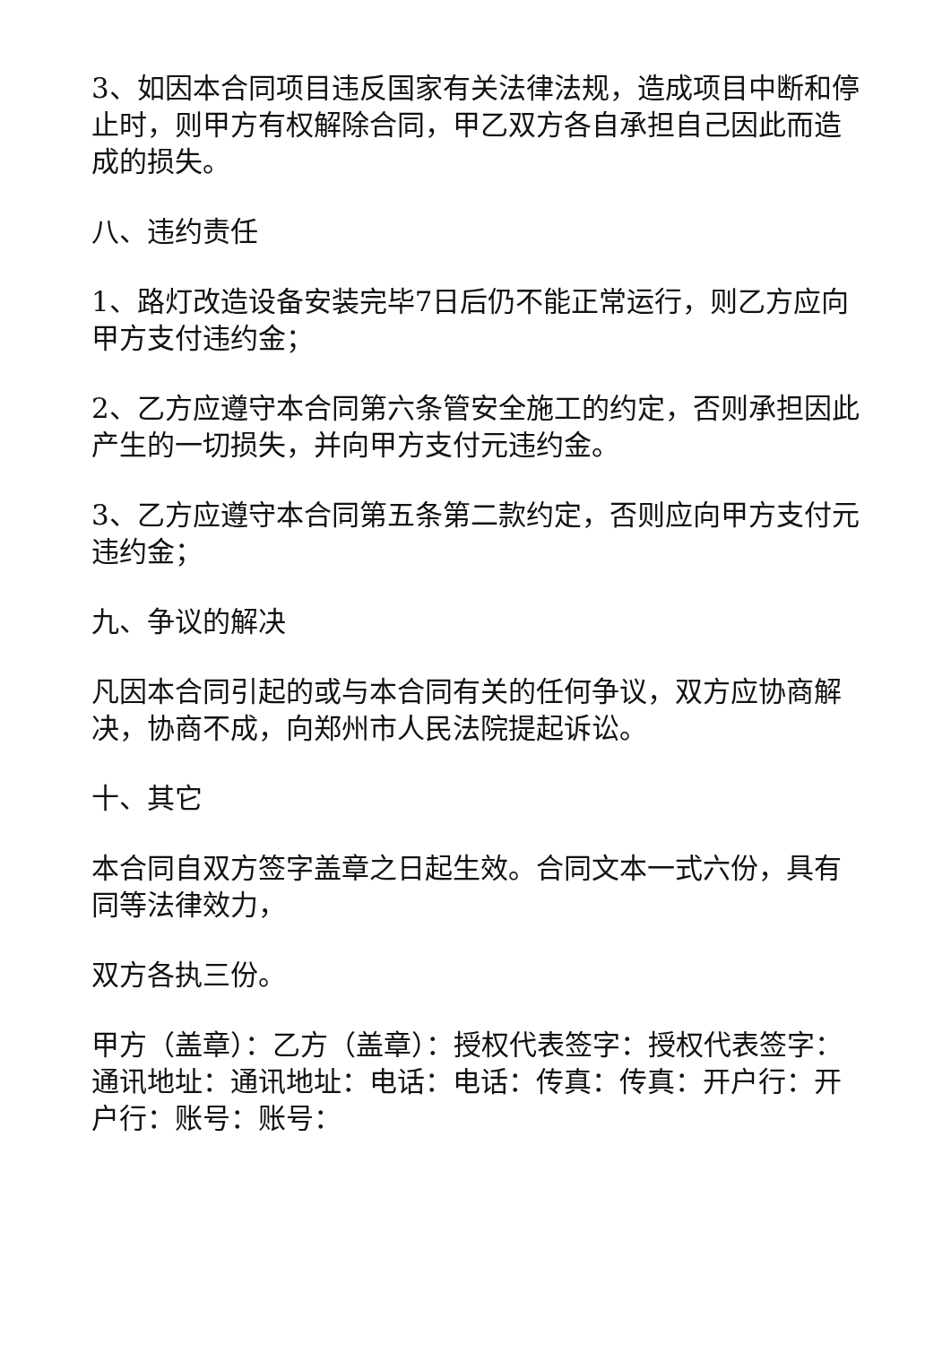3、如因本合同项目违反国家有关法律法规，造成项目中断和停止时，则甲方有权解除合同，甲乙双方各自承担自己因此而造成的损失。
八、违约责任
1、路灯改造设备安装完毕7日后仍不能正常运行，则乙方应向甲方支付违约金；
2、乙方应遵守本合同第六条管安全施工的约定，否则承担因此产生的一切损失，并向甲方支付元违约金。
3、乙方应遵守本合同第五条第二款约定，否则应向甲方支付元违约金；
九、争议的解决
凡因本合同引起的或与本合同有关的任何争议，双方应协商解决，协商不成，向郑州市人民法院提起诉讼。
十、其它
本合同自双方签字盖章之日起生效。合同文本一式六份，具有同等法律效力，
双方各执三份。
甲方（盖章）：乙方（盖章）：授权代表签字：授权代表签字：通讯地址：通讯地址：电话：电话：传真：传真：开户行：开户行：账号：账号：